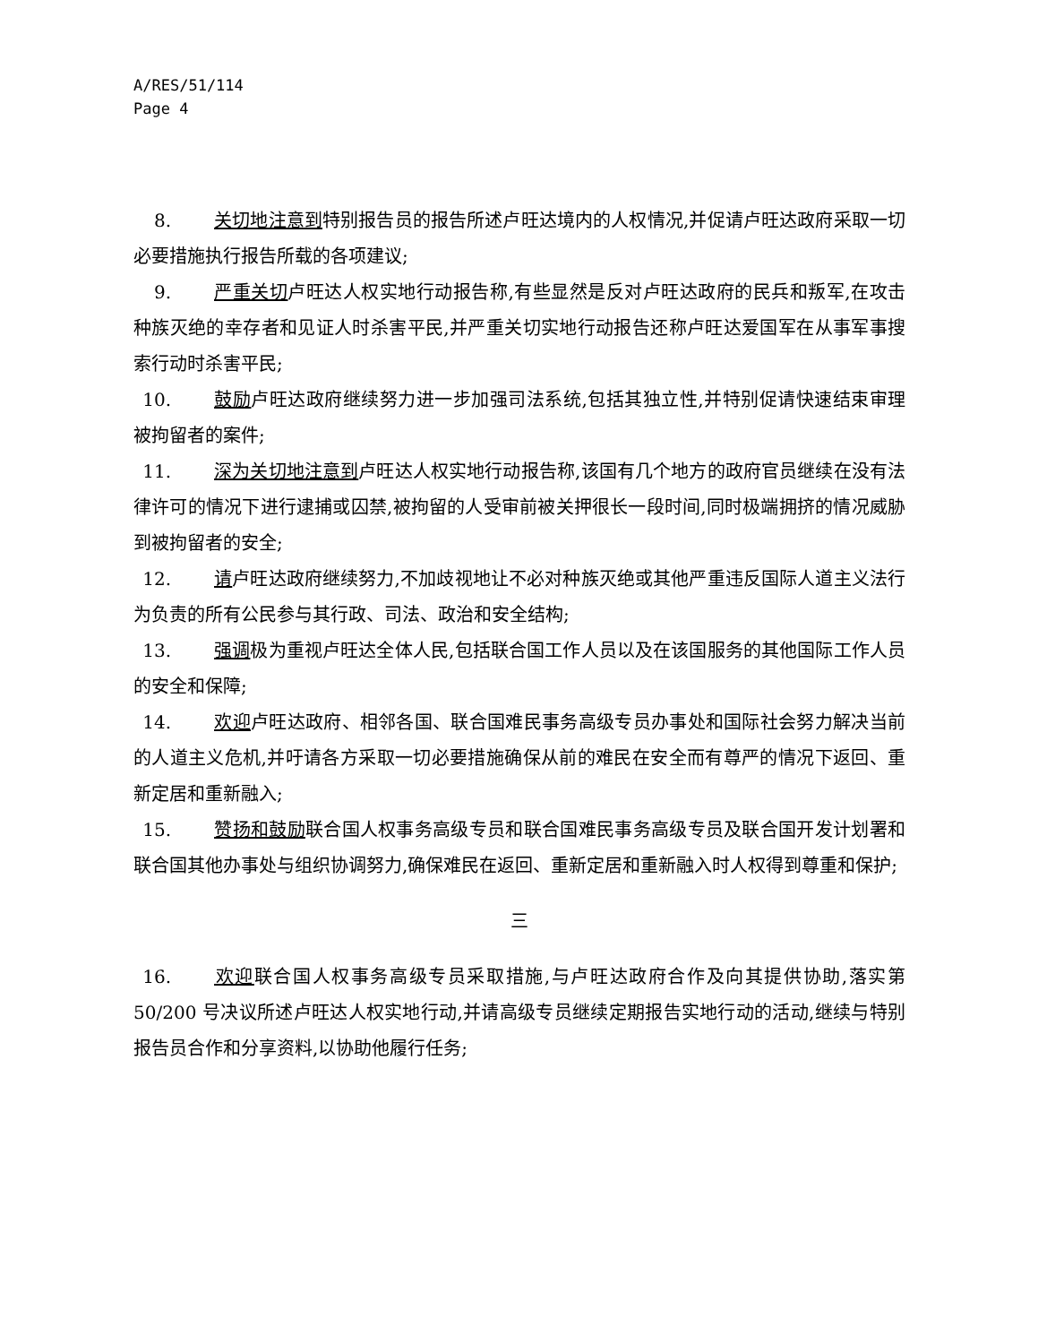A/RES/51/114
Page 4
8. 关切地注意到特别报告员的报告所述卢旺达境内的人权情况,并促请卢旺达政府采取一切必要措施执行报告所载的各项建议;
9. 严重关切卢旺达人权实地行动报告称,有些显然是反对卢旺达政府的民兵和叛军,在攻击种族灭绝的幸存者和见证人时杀害平民,并严重关切实地行动报告还称卢旺达爱国军在从事军事搜索行动时杀害平民;
10. 鼓励卢旺达政府继续努力进一步加强司法系统,包括其独立性,并特别促请快速结束审理被拘留者的案件;
11. 深为关切地注意到卢旺达人权实地行动报告称,该国有几个地方的政府官员继续在没有法律许可的情况下进行逮捕或囚禁,被拘留的人受审前被关押很长一段时间,同时极端拥挤的情况威胁到被拘留者的安全;
12. 请卢旺达政府继续努力,不加歧视地让不必对种族灭绝或其他严重违反国际人道主义法行为负责的所有公民参与其行政、司法、政治和安全结构;
13. 强调极为重视卢旺达全体人民,包括联合国工作人员以及在该国服务的其他国际工作人员的安全和保障;
14. 欢迎卢旺达政府、相邻各国、联合国难民事务高级专员办事处和国际社会努力解决当前的人道主义危机,并吁请各方采取一切必要措施确保从前的难民在安全而有尊严的情况下返回、重新定居和重新融入;
15. 赞扬和鼓励联合国人权事务高级专员和联合国难民事务高级专员及联合国开发计划署和联合国其他办事处与组织协调努力,确保难民在返回、重新定居和重新融入时人权得到尊重和保护;
三
16. 欢迎联合国人权事务高级专员采取措施,与卢旺达政府合作及向其提供协助,落实第 50/200 号决议所述卢旺达人权实地行动,并请高级专员继续定期报告实地行动的活动,继续与特别报告员合作和分享资料,以协助他履行任务;